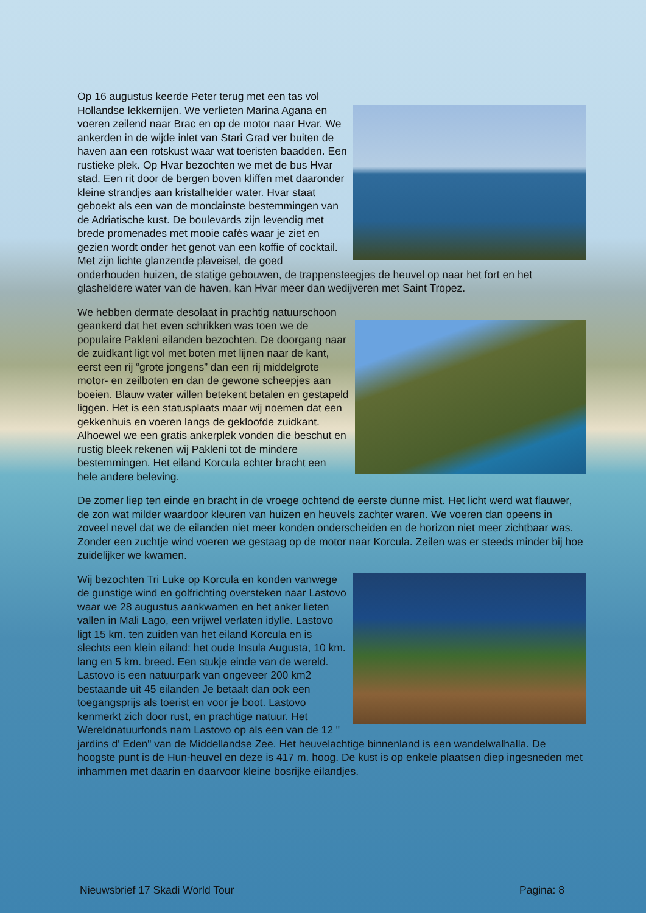Op 16 augustus keerde Peter terug met een tas vol Hollandse lekkernijen. We verlieten Marina Agana en voeren zeilend naar Brac en op de motor naar Hvar. We ankerden in de wijde inlet van Stari Grad ver buiten de haven aan een rotskust waar wat toeristen baadden. Een rustieke plek. Op Hvar bezochten we met de bus Hvar stad. Een rit door de bergen boven kliffen met daaronder kleine strandjes aan kristalhelder water. Hvar staat geboekt als een van de mondainste bestemmingen van de Adriatische kust. De boulevards zijn levendig met brede promenades met mooie cafés waar je ziet en gezien wordt onder het genot van een koffie of cocktail. Met zijn lichte glanzende plaveisel, de goed onderhouden huizen, de statige gebouwen, de trappensteegjes de heuvel op naar het fort en het glasheldere water van de haven, kan Hvar meer dan wedijveren met Saint Tropez.
We hebben dermate desolaat in prachtig natuurschoon geankerd dat het even schrikken was toen we de populaire Pakleni eilanden bezochten. De doorgang naar de zuidkant ligt vol met boten met lijnen naar de kant, eerst een rij “grote jongens” dan een rij middelgrote motor- en zeilboten en dan de gewone scheepjes aan boeien. Blauw water willen betekent betalen en gestapeld liggen. Het is een statusplaats maar wij noemen dat een gekkenhuis en voeren langs de gekloofde zuidkant. Alhoewel we een gratis ankerplek vonden die beschut en rustig bleek rekenen wij Pakleni tot de mindere bestemmingen. Het eiland Korcula echter bracht een hele andere beleving.
De zomer liep ten einde en bracht in de vroege ochtend de eerste dunne mist. Het licht werd wat flauwer, de zon wat milder waardoor kleuren van huizen en heuvels zachter waren. We voeren dan opeens in zoveel nevel dat we de eilanden niet meer konden onderscheiden en de horizon niet meer zichtbaar was. Zonder een zuchtje wind voeren we gestaag op de motor naar Korcula. Zeilen was er steeds minder bij hoe zuidelijker we kwamen.
Wij bezochten Tri Luke op Korcula en konden vanwege de gunstige wind en golfrichting oversteken naar Lastovo waar we 28 augustus aankwamen en het anker lieten vallen in Mali Lago, een vrijwel verlaten idylle. Lastovo ligt 15 km. ten zuiden van het eiland Korcula en is slechts een klein eiland: het oude Insula Augusta, 10 km. lang en 5 km. breed. Een stukje einde van de wereld. Lastovo is een natuurpark van ongeveer 200 km2 bestaande uit 45 eilanden Je betaalt dan ook een toegangsprijs als toerist en voor je boot. Lastovo kenmerkt zich door rust, en prachtige natuur. Het Wereldnatuurfonds nam Lastovo op als een van de 12 " jardins d' Eden" van de Middellandse Zee. Het heuvelachtige binnenland is een wandelwalhalla. De hoogste punt is de Hun-heuvel en deze is 417 m. hoog. De kust is op enkele plaatsen diep ingesneden met inhammen met daarin en daarvoor kleine bosrijke eilandjes.
Nieuwsbrief 17 Skadi World Tour Pagina: 8